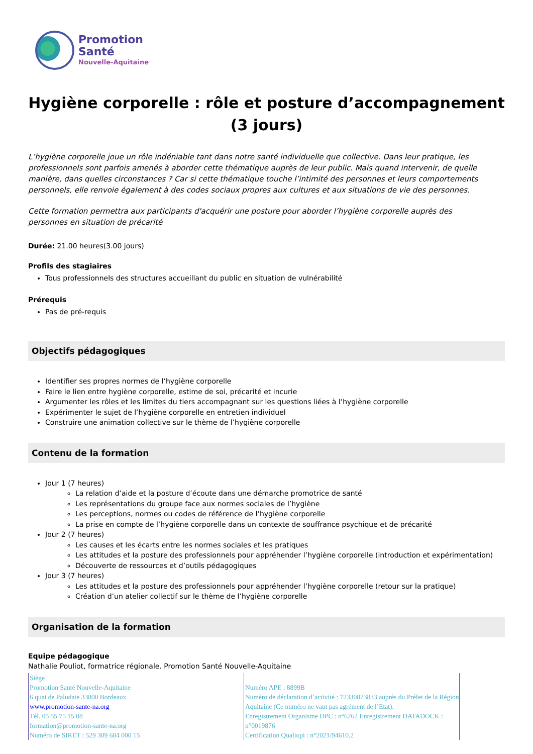Promotion
Santé
Nouvelle-Aquitaine
Hygiène corporelle : rôle et posture d’accompagnement (3 jours)
L’hygiène corporelle joue un rôle indéniable tant dans notre santé individuelle que collective. Dans leur pratique, les professionnels sont parfois amenés à aborder cette thématique auprès de leur public. Mais quand intervenir, de quelle manière, dans quelles circonstances ? Car si cette thématique touche l’intimité des personnes et leurs comportements personnels, elle renvoie également à des codes sociaux propres aux cultures et aux situations de vie des personnes.
Cette formation permettra aux participants d'acquérir une posture pour aborder l’hygiène corporelle auprès des
personnes en situation de précarité
Durée: 21.00 heures(3.00 jours)
Profils des stagiaires
Tous professionnels des structures accueillant du public en situation de vulnérabilité
Prérequis
Pas de pré-requis
Objectifs pédagogiques
Identifier ses propres normes de l’hygiène corporelle
Faire le lien entre hygiène corporelle, estime de soi, précarité et incurie
Argumenter les rôles et les limites du tiers accompagnant sur les questions liées à l’hygiène corporelle
Expérimenter le sujet de l’hygiène corporelle en entretien individuel
Construire une animation collective sur le thème de l’hygiène corporelle
Contenu de la formation
Jour 1 (7 heures)
La relation d’aide et la posture d’écoute dans une démarche promotrice de santé
Les représentations du groupe face aux normes sociales de l’hygiène
Les perceptions, normes ou codes de référence de l’hygiène corporelle
La prise en compte de l’hygiène corporelle dans un contexte de souffrance psychique et de précarité
Jour 2 (7 heures)
Les causes et les écarts entre les normes sociales et les pratiques
Les attitudes et la posture des professionnels pour appréhender l’hygiène corporelle (introduction et expérimentation)
Découverte de ressources et d’outils pédagogiques
Jour 3 (7 heures)
Les attitudes et la posture des professionnels pour appréhender l’hygiène corporelle (retour sur la pratique)
Création d’un atelier collectif sur le thème de l’hygiène corporelle
Organisation de la formation
Equipe pédagogique
Nathalie Pouliot, formatrice régionale. Promotion Santé Nouvelle-Aquitaine
Siège
Promotion Santé Nouvelle-Aquitaine
6 quai de Paludate 33800 Bordeaux
www.promotion-sante-na.org
Tél. 05 55 75 15 08
formation@promotion-sante-na.org
Numéro de SIRET : 529 309 684 000 15
Numéro APE : 8899B
Numéro de déclaration d’activité : 72330823833 auprès du Préfet de la Région Aquitaine (Ce numéro ne vaut pas agrément de l’Etat).
Enregistrement Organisme DPC : n°6262 Enregistrement DATADOCK : n°0019876
Certification Qualiopi : n°2021/94610.2